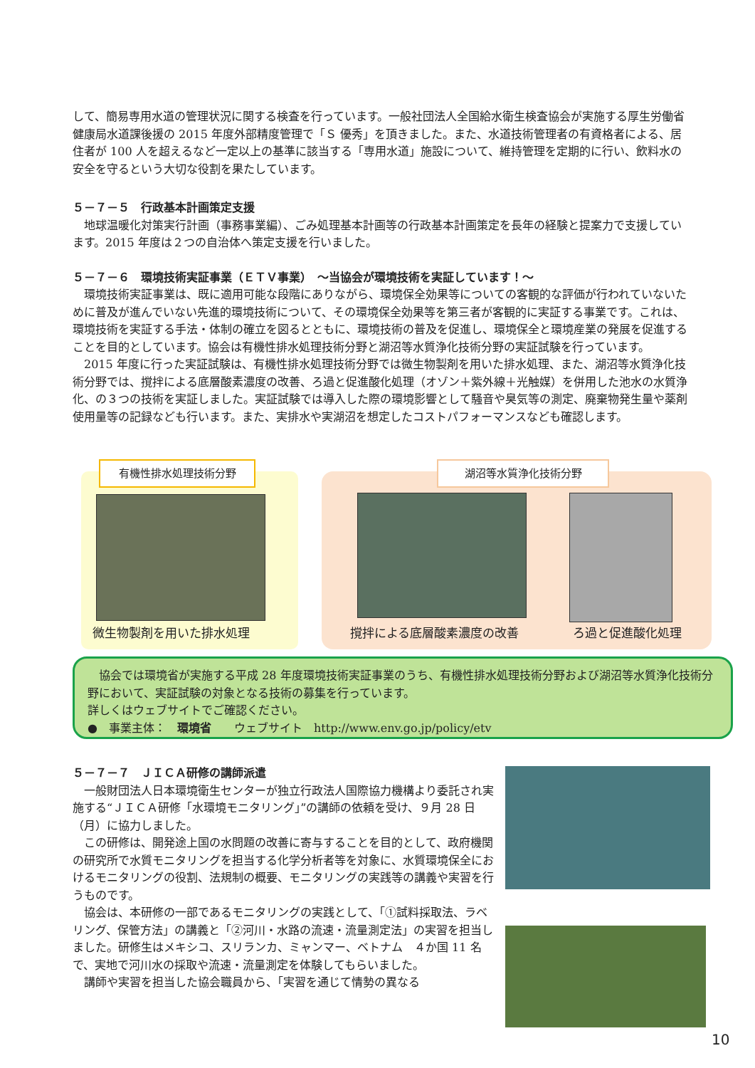して、簡易専用水道の管理状況に関する検査を行っています。一般社団法人全国給水衛生検査協会が実施する厚生労働省健康局水道課後援の 2015 年度外部精度管理で「Ｓ 優秀」を頂きました。また、水道技術管理者の有資格者による、居住者が 100 人を超えるなど一定以上の基準に該当する「専用水道」施設について、維持管理を定期的に行い、飲料水の安全を守るという大切な役割を果たしています。
５－７－５　行政基本計画策定支援
　地球温暖化対策実行計画（事務事業編）、ごみ処理基本計画等の行政基本計画策定を長年の経験と提案力で支援しています。2015 年度は２つの自治体へ策定支援を行いました。
５－７－６　環境技術実証事業（ＥＴＶ事業）　～当協会が環境技術を実証しています！～
　環境技術実証事業は、既に適用可能な段階にありながら、環境保全効果等についての客観的な評価が行われていないために普及が進んでいない先進的環境技術について、その環境保全効果等を第三者が客観的に実証する事業です。これは、環境技術を実証する手法・体制の確立を図るとともに、環境技術の普及を促進し、環境保全と環境産業の発展を促進することを目的としています。協会は有機性排水処理技術分野と湖沼等水質浄化技術分野の実証試験を行っています。
　2015 年度に行った実証試験は、有機性排水処理技術分野では微生物製剤を用いた排水処理、また、湖沼等水質浄化技術分野では、撹拌による底層酸素濃度の改善、ろ過と促進酸化処理（オゾン＋紫外線＋光触媒）を併用した池水の水質浄化、の３つの技術を実証しました。実証試験では導入した際の環境影響として騒音や臭気等の測定、廃棄物発生量や薬剤使用量等の記録なども行います。また、実排水や実湖沼を想定したコストパフォーマンスなども確認します。
有機性排水処理技術分野 湖沼等水質浄化技術分野
微生物製剤を用いた排水処理 撹拌による底層酸素濃度の改善 ろ過と促進酸化処理
　協会では環境省が実施する平成 28 年度環境技術実証事業のうち、有機性排水処理技術分野および湖沼等水質浄化技術分野において、実証試験の対象となる技術の募集を行っています。
詳しくはウェブサイトでご確認ください。
●　事業主体：　環境省　　ウェブサイト　http://www.env.go.jp/policy/etv
５－７－７　ＪＩＣＡ研修の講師派遣
　一般財団法人日本環境衛生センターが独立行政法人国際協力機構より委託され実施する“ＪＩＣＡ研修「水環境モニタリング」”の講師の依頼を受け、９月 28 日（月）に協力しました。
　この研修は、開発途上国の水問題の改善に寄与することを目的として、政府機関の研究所で水質モニタリングを担当する化学分析者等を対象に、水質環境保全におけるモニタリングの役割、法規制の概要、モニタリングの実践等の講義や実習を行うものです。
　協会は、本研修の一部であるモニタリングの実践として、「①試料採取法、ラベリング、保管方法」の講義と「②河川・水路の流速・流量測定法」の実習を担当しました。研修生はメキシコ、スリランカ、ミャンマー、ベトナム　４か国 11 名で、実地で河川水の採取や流速・流量測定を体験してもらいました。
　講師や実習を担当した協会職員から、「実習を通じて情勢の異なる
10